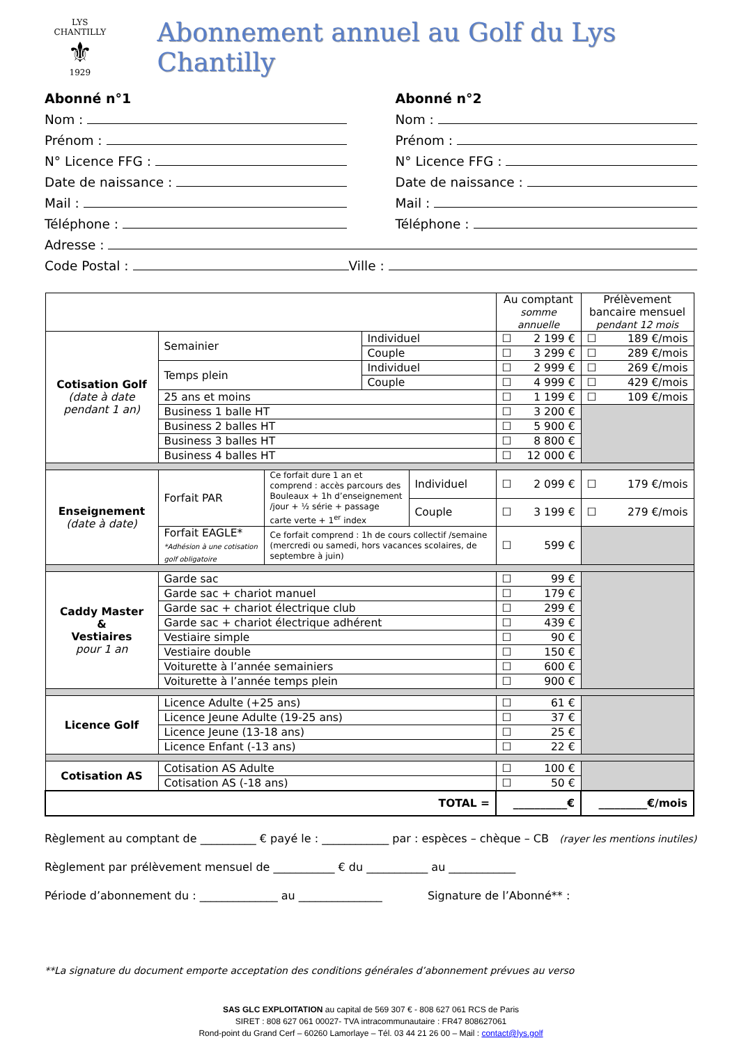LYS CHANTILLY
⚜
1929
Abonnement annuel au Golf du Lys Chantilly
Abonné n°1
Nom :
Prénom :
N° Licence FFG :
Date de naissance :
Mail :
Téléphone :
Abonné n°2
Nom :
Prénom :
N° Licence FFG :
Date de naissance :
Mail :
Téléphone :
Adresse :
Code Postal : Ville :
| | | | | | Au comptant somme annuelle | Prélèvement bancaire mensuel pendant 12 mois |
| Cotisation Golf (date à date pendant 1 an) | Semainier | | Individuel | | ☐ 2 199 € | ☐ 189 €/mois |
| | | | Couple | | ☐ 3 299 € | ☐ 289 €/mois |
| | Temps plein | | Individuel | | ☐ 2 999 € | ☐ 269 €/mois |
| | | | Couple | | ☐ 4 999 € | ☐ 429 €/mois |
| | 25 ans et moins | | | | ☐ 1 199 € | ☐ 109 €/mois |
| | Business 1 balle HT | | | | ☐ 3 200 € | |
| | Business 2 balles HT | | | | ☐ 5 900 € | |
| | Business 3 balles HT | | | | ☐ 8 800 € | |
| | Business 4 balles HT | | | | ☐ 12 000 € | |
| Enseignement (date à date) | Forfait PAR | Ce forfait dure 1 an et comprend : accès parcours des Bouleaux + 1h d’enseignement /jour + ½ série + passage carte verte + 1<sup>er</sup> index | | Individuel | ☐ 2 099 € | ☐ 179 €/mois |
| | | | | Couple | ☐ 3 199 € | ☐ 279 €/mois |
| | Forfait EAGLE* *Adhésion à une cotisation golf obligatoire | Ce forfait comprend : 1h de cours collectif /semaine (mercredi ou samedi, hors vacances scolaires, de septembre à juin) | | | ☐ 599 € | |
| Caddy Master & Vestiaires pour 1 an | Garde sac | | | | ☐ 99 € | |
| | Garde sac + chariot manuel | | | | ☐ 179 € | |
| | Garde sac + chariot électrique club | | | | ☐ 299 € | |
| | Garde sac + chariot électrique adhérent | | | | ☐ 439 € | |
| | Vestiaire simple | | | | ☐ 90 € | |
| | Vestiaire double | | | | ☐ 150 € | |
| | Voiturette à l’année semainiers | | | | ☐ 600 € | |
| | Voiturette à l’année temps plein | | | | ☐ 900 € | |
| Licence Golf | Licence Adulte (+25 ans) | | | | ☐ 61 € | |
| | Licence Jeune Adulte (19-25 ans) | | | | ☐ 37 € | |
| | Licence Jeune (13-18 ans) | | | | ☐ 25 € | |
| | Licence Enfant (-13 ans) | | | | ☐ 22 € | |
| Cotisation AS | Cotisation AS Adulte | | | | ☐ 100 € | |
| | Cotisation AS (-18 ans) | | | | ☐ 50 € | |
| TOTAL = | | | | | __________€ | _________€/mois |
Règlement au comptant de __________ € payé le : ____________ par : espèces – chèque – CB (rayer les mentions inutiles)
Règlement par prélèvement mensuel de ___________ € du ___________ au ____________
Période d’abonnement du : ______________ au _______________ Signature de l’Abonné** :
**La signature du document emporte acceptation des conditions générales d’abonnement prévues au verso
SAS GLC EXPLOITATION au capital de 569 307 € - 808 627 061 RCS de Paris
SIRET : 808 627 061 00027- TVA intracommunautaire : FR47 808627061
Rond-point du Grand Cerf – 60260 Lamorlaye – Tél. 03 44 21 26 00 – Mail : contact@lys.golf